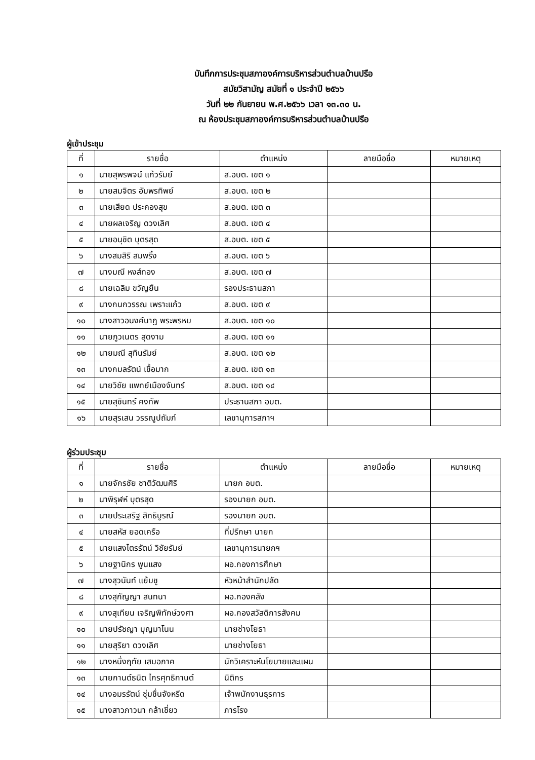บันทึกการประชุมสภาองค์การบริหารส่วนตำบลบ้านปรือ
สมัยวิสามัญ สมัยที่ ๑ ประจำปี ๒๕๖๖
วันที่ ๒๒ กันยายน พ.ศ.๒๕๖๖ เวลา ๑๓.๓๐ น.
ณ ห้องประชุมสภาองค์การบริหารส่วนตำบลบ้านปรือ
ผู้เข้าประชุม
| ที่ | รายชื่อ | ตำแหน่ง | ลายมือชื่อ | หมายเหตุ |
| --- | --- | --- | --- | --- |
| ๑ | นายสุพรพจน์ แก้วรัมย์ | ส.อบต. เขต ๑ | | |
| ๒ | นายสมจิตร อัมพรทิพย์ | ส.อบต. เขต ๒ | | |
| ๓ | นายเสียด ประคองสุข | ส.อบต. เขต ๓ | | |
| ๔ | นายผลเจริญ ดวงเลิศ | ส.อบต. เขต ๔ | | |
| ๕ | นายอนุชิต บุตรสุด | ส.อบต. เขต ๕ | | |
| ๖ | นางสมสิริ สมพริ้ง | ส.อบต. เขต ๖ | | |
| ๗ | นางมณี หงส์ทอง | ส.อบต. เขต ๗ | | |
| ๘ | นายเฉลิม ขวัญยืน | รองประธานสภา | | |
| ๙ | นางกนกวรรณ เพราะแก้ว | ส.อบต. เขต ๙ | | |
| ๑๐ | นางสาวอนงค์นาฎ พระพรหม | ส.อบต. เขต ๑๐ | | |
| ๑๑ | นายภูวเนตร สุดงาม | ส.อบต. เขต ๑๑ | | |
| ๑๒ | นายมณี สุทินรัมย์ | ส.อบต. เขต ๑๒ | | |
| ๑๓ | นางกมลรัตน์ เชื้อมาก | ส.อบต. เขต ๑๓ | | |
| ๑๔ | นายวิชัย แพทย์เมืองจันทร์ | ส.อบต. เขต ๑๔ | | |
| ๑๕ | นายสุชินทร์ คงทัพ | ประธานสภา อบต. | | |
| ๑๖ | นายสุรเสน วรรณูปถัมภ์ | เลขานุการสภาฯ | | |
ผู้ร่วมประชุม
| ที่ | รายชื่อ | ตำแหน่ง | ลายมือชื่อ | หมายเหตุ |
| --- | --- | --- | --- | --- |
| ๑ | นายจักรชัย ชาติวัฒนศิริ | นายก อบต. | | |
| ๒ | นาพิรุฬห์ บุตรสุด | รองนายก อบต. | | |
| ๓ | นายประเสริฐ สิทธิบูรณ์ | รองนายก อบต. | | |
| ๔ | นายสหัส ยอดเครือ | ที่ปรึกษา นายก | | |
| ๕ | นายแสงไตรรัตน์ วิชัยรัมย์ | เลขานุการนายกฯ | | |
| ๖ | นายฐานิกร พูนแสง | ผอ.กองการศึกษา | | |
| ๗ | นางสุวนันท์ แย้มชู | หัวหน้าสำนักปลัด | | |
| ๘ | นางสุกัญญา สนทนา | ผอ.กองคลัง | | |
| ๙ | นางสุเทียน เจริญพิทักษ์วงศา | ผอ.กองสวัสดิการสังคม | | |
| ๑๐ | นายปรัชญา บุญมาโนน | นายช่างโยธา | | |
| ๑๑ | นายสุริยา ดวงเลิศ | นายช่างโยธา | | |
| ๑๒ | นางหนึ่งฤทัย เสมอภาค | นักวิเคราะห์นโยบายและแผน | | |
| ๑๓ | นายกานต์ธนิต ไกรศุทธิกานต์ | นิติกร | | |
| ๑๔ | นางอมรรัตน์ ชุ่มชื่นจังหรีด | เจ้าพนักงานธุรการ | | |
| ๑๕ | นางสาวภาวนา กล้าเชี่ยว | ภารโรง | | |